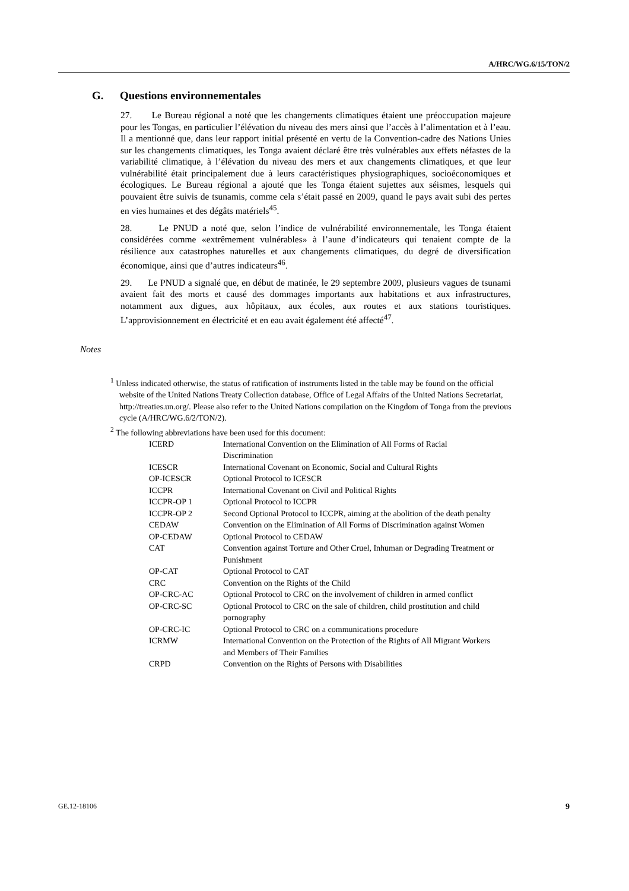A/HRC/WG.6/15/TON/2
G. Questions environnementales
27. Le Bureau régional a noté que les changements climatiques étaient une préoccupation majeure pour les Tongas, en particulier l’élévation du niveau des mers ainsi que l’accès à l’alimentation et à l’eau. Il a mentionné que, dans leur rapport initial présenté en vertu de la Convention-cadre des Nations Unies sur les changements climatiques, les Tonga avaient déclaré être très vulnérables aux effets néfastes de la variabilité climatique, à l’élévation du niveau des mers et aux changements climatiques, et que leur vulnérabilité était principalement due à leurs caractéristiques physiographiques, socioéconomiques et écologiques. Le Bureau régional a ajouté que les Tonga étaient sujettes aux séismes, lesquels qui pouvaient être suivis de tsunamis, comme cela s’était passé en 2009, quand le pays avait subi des pertes en vies humaines et des dégâts matériels<sup>45</sup>.
28. Le PNUD a noté que, selon l’indice de vulnérabilité environnementale, les Tonga étaient considérées comme «extrêmement vulnérables» à l’aune d’indicateurs qui tenaient compte de la résilience aux catastrophes naturelles et aux changements climatiques, du degré de diversification économique, ainsi que d’autres indicateurs<sup>46</sup>.
29. Le PNUD a signalé que, en début de matinée, le 29 septembre 2009, plusieurs vagues de tsunami avaient fait des morts et causé des dommages importants aux habitations et aux infrastructures, notamment aux digues, aux hôpitaux, aux écoles, aux routes et aux stations touristiques. L’approvisionnement en électricité et en eau avait également été affecté<sup>47</sup>.
Notes
<sup>1</sup> Unless indicated otherwise, the status of ratification of instruments listed in the table may be found on the official website of the United Nations Treaty Collection database, Office of Legal Affairs of the United Nations Secretariat, http://treaties.un.org/. Please also refer to the United Nations compilation on the Kingdom of Tonga from the previous cycle (A/HRC/WG.6/2/TON/2).
<sup>2</sup> The following abbreviations have been used for this document:
| ICERD | International Convention on the Elimination of All Forms of Racial Discrimination |
| ICESCR | International Covenant on Economic, Social and Cultural Rights |
| OP-ICESCR | Optional Protocol to ICESCR |
| ICCPR | International Covenant on Civil and Political Rights |
| ICCPR-OP 1 | Optional Protocol to ICCPR |
| ICCPR-OP 2 | Second Optional Protocol to ICCPR, aiming at the abolition of the death penalty |
| CEDAW | Convention on the Elimination of All Forms of Discrimination against Women |
| OP-CEDAW | Optional Protocol to CEDAW |
| CAT | Convention against Torture and Other Cruel, Inhuman or Degrading Treatment or Punishment |
| OP-CAT | Optional Protocol to CAT |
| CRC | Convention on the Rights of the Child |
| OP-CRC-AC | Optional Protocol to CRC on the involvement of children in armed conflict |
| OP-CRC-SC | Optional Protocol to CRC on the sale of children, child prostitution and child pornography |
| OP-CRC-IC | Optional Protocol to CRC on a communications procedure |
| ICRMW | International Convention on the Protection of the Rights of All Migrant Workers and Members of Their Families |
| CRPD | Convention on the Rights of Persons with Disabilities |
GE.12-18106 9